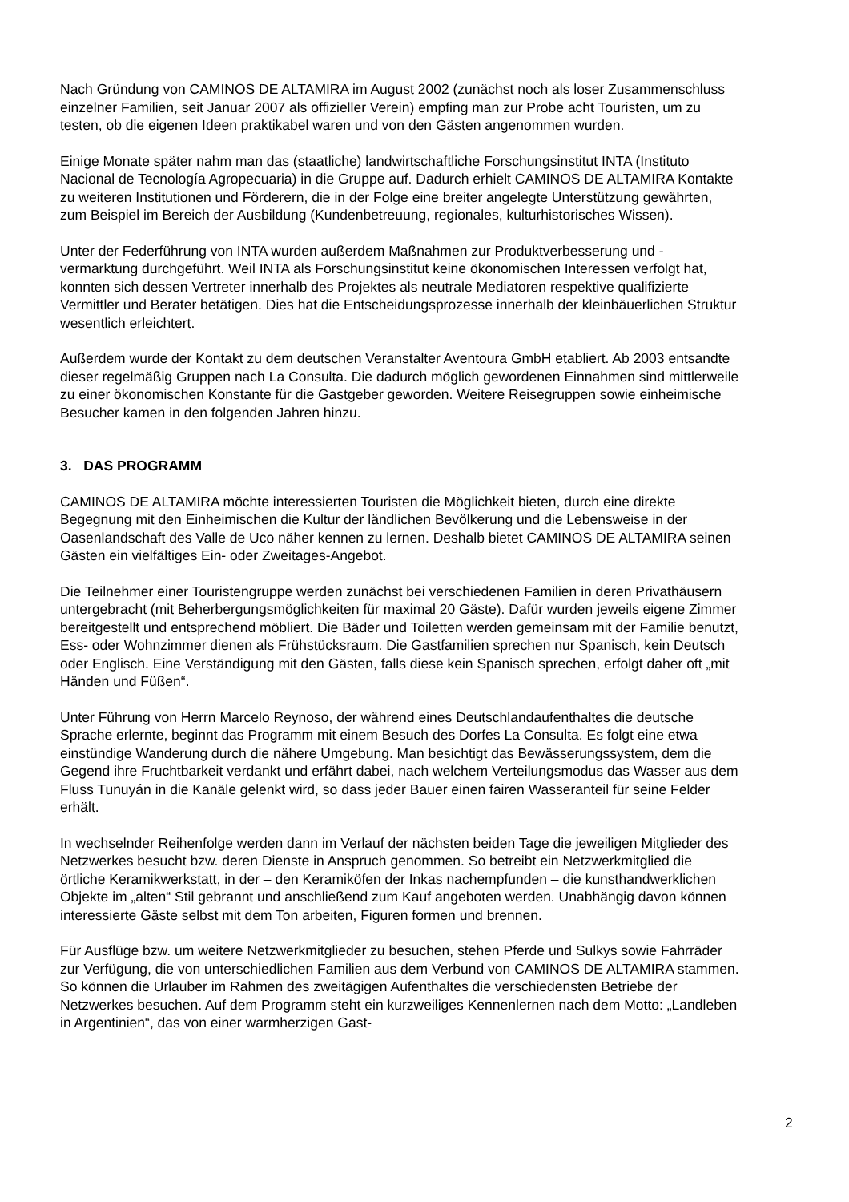Nach Gründung von CAMINOS DE ALTAMIRA im August 2002 (zunächst noch als loser Zusammenschluss einzelner Familien, seit Januar 2007 als offizieller Verein) empfing man zur Probe acht Touristen, um zu testen, ob die eigenen Ideen praktikabel waren und von den Gästen angenommen wurden.
Einige Monate später nahm man das (staatliche) landwirtschaftliche Forschungsinstitut INTA (Instituto Nacional de Tecnología Agropecuaria) in die Gruppe auf. Dadurch erhielt CAMINOS DE ALTAMIRA Kontakte zu weiteren Institutionen und Förderern, die in der Folge eine breiter angelegte Unterstützung gewährten, zum Beispiel im Bereich der Ausbildung (Kundenbetreuung, regionales, kulturhistorisches Wissen).
Unter der Federführung von INTA wurden außerdem Maßnahmen zur Produktverbesserung und -vermarktung durchgeführt. Weil INTA als Forschungsinstitut keine ökonomischen Interessen verfolgt hat, konnten sich dessen Vertreter innerhalb des Projektes als neutrale Mediatoren respektive qualifizierte Vermittler und Berater betätigen. Dies hat die Entscheidungsprozesse innerhalb der kleinbäuerlichen Struktur wesentlich erleichtert.
Außerdem wurde der Kontakt zu dem deutschen Veranstalter Aventoura GmbH etabliert. Ab 2003 entsandte dieser regelmäßig Gruppen nach La Consulta. Die dadurch möglich gewordenen Einnahmen sind mittlerweile zu einer ökonomischen Konstante für die Gastgeber geworden. Weitere Reisegruppen sowie einheimische Besucher kamen in den folgenden Jahren hinzu.
3. DAS PROGRAMM
CAMINOS DE ALTAMIRA möchte interessierten Touristen die Möglichkeit bieten, durch eine direkte Begegnung mit den Einheimischen die Kultur der ländlichen Bevölkerung und die Lebensweise in der Oasenlandschaft des Valle de Uco näher kennen zu lernen. Deshalb bietet CAMINOS DE ALTAMIRA seinen Gästen ein vielfältiges Ein- oder Zweitages-Angebot.
Die Teilnehmer einer Touristengruppe werden zunächst bei verschiedenen Familien in deren Privathäusern untergebracht (mit Beherbergungsmöglichkeiten für maximal 20 Gäste). Dafür wurden jeweils eigene Zimmer bereitgestellt und entsprechend möbliert. Die Bäder und Toiletten werden gemeinsam mit der Familie benutzt, Ess- oder Wohnzimmer dienen als Frühstücksraum. Die Gastfamilien sprechen nur Spanisch, kein Deutsch oder Englisch. Eine Verständigung mit den Gästen, falls diese kein Spanisch sprechen, erfolgt daher oft „mit Händen und Füßen“.
Unter Führung von Herrn Marcelo Reynoso, der während eines Deutschlandaufenthaltes die deutsche Sprache erlernte, beginnt das Programm mit einem Besuch des Dorfes La Consulta. Es folgt eine etwa einstündige Wanderung durch die nähere Umgebung. Man besichtigt das Bewässerungssystem, dem die Gegend ihre Fruchtbarkeit verdankt und erfährt dabei, nach welchem Verteilungsmodus das Wasser aus dem Fluss Tunuyán in die Kanäle gelenkt wird, so dass jeder Bauer einen fairen Wasseranteil für seine Felder erhält.
In wechselnder Reihenfolge werden dann im Verlauf der nächsten beiden Tage die jeweiligen Mitglieder des Netzwerkes besucht bzw. deren Dienste in Anspruch genommen. So betreibt ein Netzwerkmitglied die örtliche Keramikwerkstatt, in der – den Keramiköfen der Inkas nachempfunden – die kunsthandwerklichen Objekte im „alten“ Stil gebrannt und anschließend zum Kauf angeboten werden. Unabhängig davon können interessierte Gäste selbst mit dem Ton arbeiten, Figuren formen und brennen.
Für Ausflüge bzw. um weitere Netzwerkmitglieder zu besuchen, stehen Pferde und Sulkys sowie Fahrräder zur Verfügung, die von unterschiedlichen Familien aus dem Verbund von CAMINOS DE ALTAMIRA stammen. So können die Urlauber im Rahmen des zweitägigen Aufenthaltes die verschiedensten Betriebe der Netzwerkes besuchen. Auf dem Programm steht ein kurzweiliges Kennenlernen nach dem Motto: „Landleben in Argentinien“, das von einer warmherzigen Gast-
2